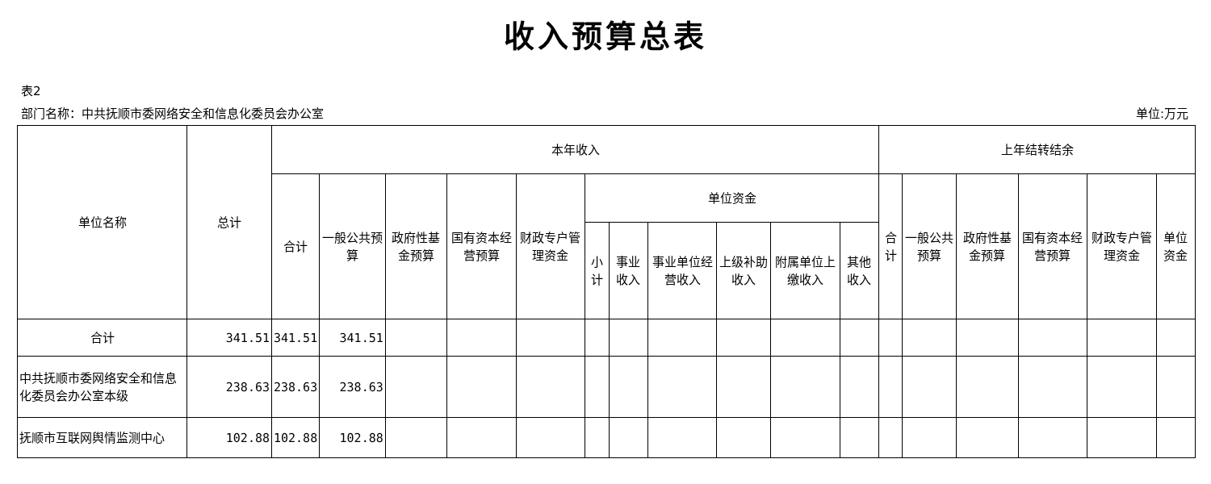收入预算总表
表2
部门名称：中共抚顺市委网络安全和信息化委员会办公室 单位:万元
| 单位名称 | 总计 | 本年收入 | | | | | | | | | | | 上年结转结余 | | | | | |
| --- | --- | --- | --- | --- | --- | --- | --- | --- | --- | --- | --- | --- | --- | --- | --- | --- | --- | --- |
| | | 合计 | 一般公共预算 | 政府性基金预算 | 国有资本经营预算 | 财政专户管理资金 | 单位资金 | | | | | | 合计 | 一般公共预算 | 政府性基金预算 | 国有资本经营预算 | 财政专户管理资金 | 单位资金 |
| | | | | | | | 小计 | 事业收入 | 事业单位经营收入 | 上级补助收入 | 附属单位上缴收入 | 其他收入 | | | | | | |
| 合计 | 341.51 | 341.51 | 341.51 | | | | | | | | | | | | | | | |
| 中共抚顺市委网络安全和信息化委员会办公室本级 | 238.63 | 238.63 | 238.63 | | | | | | | | | | | | | | | |
| 抚顺市互联网舆情监测中心 | 102.88 | 102.88 | 102.88 | | | | | | | | | | | | | | | |